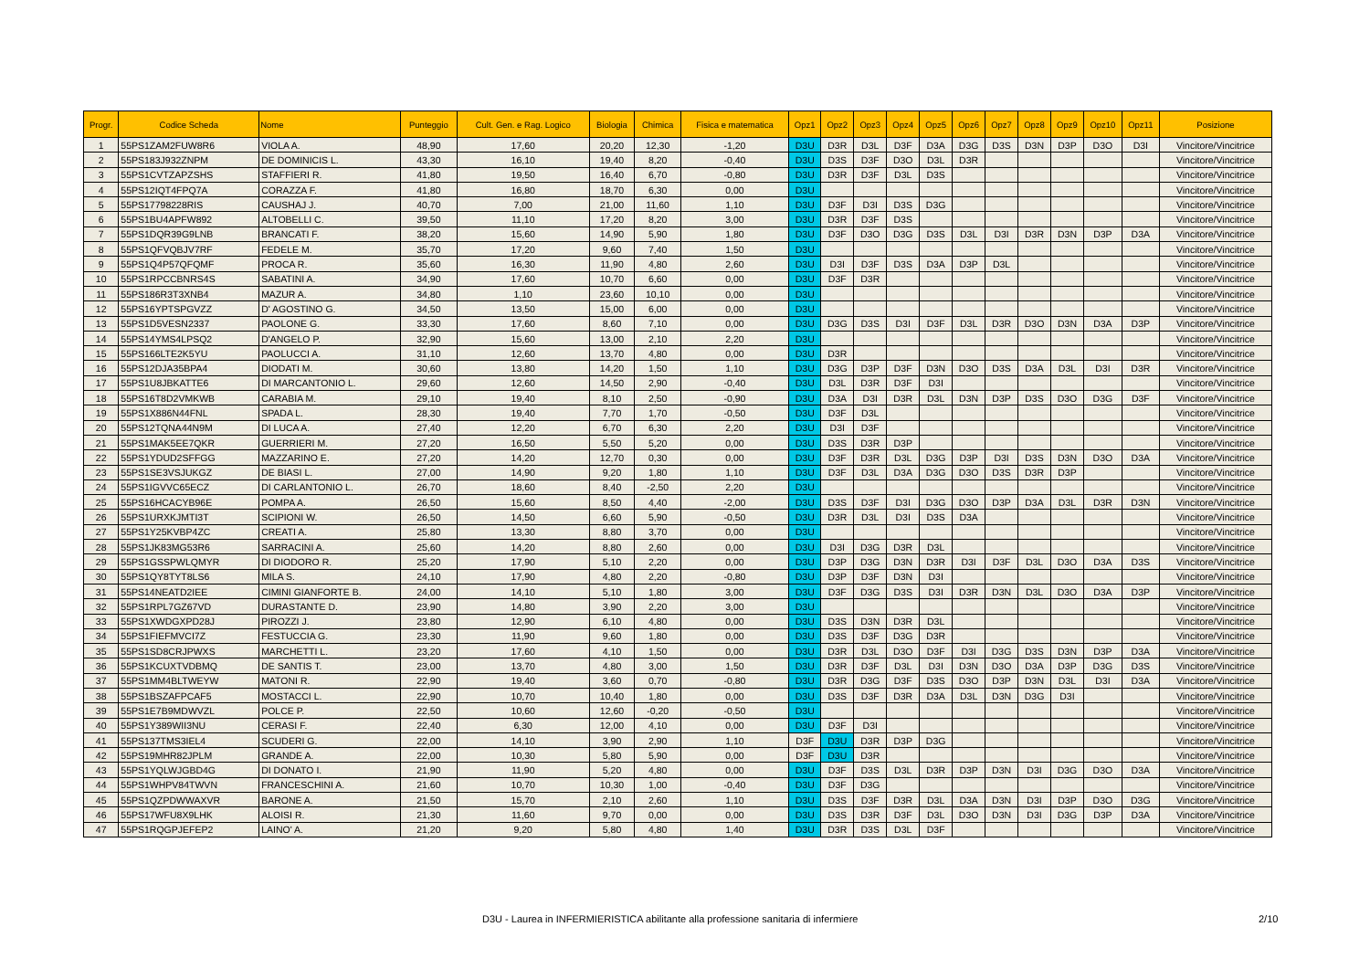| Progr. | Codice Scheda | Nome | Punteggio | Cult. Gen. e Rag. Logico | Biologia | Chimica | Fisica e matematica | Opz1 | Opz2 | Opz3 | Opz4 | Opz5 | Opz6 | Opz7 | Opz8 | Opz9 | Opz10 | Opz11 | Posizione |
| --- | --- | --- | --- | --- | --- | --- | --- | --- | --- | --- | --- | --- | --- | --- | --- | --- | --- | --- | --- |
| 1 | 55PS1ZAM2FUW8R6 | VIOLA A. | 48,90 | 17,60 | 20,20 | 12,30 | -1,20 | D3U | D3R | D3L | D3F | D3A | D3G | D3S | D3N | D3P | D3O | D3I | Vincitore/Vincitrice |
| 2 | 55PS183J932ZNPM | DE DOMINICIS L. | 43,30 | 16,10 | 19,40 | 8,20 | -0,40 | D3U | D3S | D3F | D3O | D3L | D3R | | | | | | Vincitore/Vincitrice |
| 3 | 55PS1CVTZAPZSHS | STAFFIERI R. | 41,80 | 19,50 | 16,40 | 6,70 | -0,80 | D3U | D3R | D3F | D3L | D3S | | | | | | | Vincitore/Vincitrice |
| 4 | 55PS12IQT4FPQ7A | CORAZZA F. | 41,80 | 16,80 | 18,70 | 6,30 | 0,00 | D3U | | | | | | | | | | | Vincitore/Vincitrice |
| 5 | 55PS17798228RIS | CAUSHAJ J. | 40,70 | 7,00 | 21,00 | 11,60 | 1,10 | D3U | D3F | D3I | D3S | D3G | | | | | | | Vincitore/Vincitrice |
| 6 | 55PS1BU4APFW892 | ALTOBELLI C. | 39,50 | 11,10 | 17,20 | 8,20 | 3,00 | D3U | D3R | D3F | D3S | | | | | | | | Vincitore/Vincitrice |
| 7 | 55PS1DQR39G9LNB | BRANCATI F. | 38,20 | 15,60 | 14,90 | 5,90 | 1,80 | D3U | D3F | D3O | D3G | D3S | D3L | D3I | D3R | D3N | D3P | D3A | Vincitore/Vincitrice |
| 8 | 55PS1QFVQBJV7RF | FEDELE M. | 35,70 | 17,20 | 9,60 | 7,40 | 1,50 | D3U | | | | | | | | | | | Vincitore/Vincitrice |
| 9 | 55PS1Q4P57QFQMF | PROCA R. | 35,60 | 16,30 | 11,90 | 4,80 | 2,60 | D3U | D3I | D3F | D3S | D3A | D3P | D3L | | | | | Vincitore/Vincitrice |
| 10 | 55PS1RPCCBNRS4S | SABATINI A. | 34,90 | 17,60 | 10,70 | 6,60 | 0,00 | D3U | D3F | D3R | | | | | | | | | Vincitore/Vincitrice |
| 11 | 55PS186R3T3XNB4 | MAZUR A. | 34,80 | 1,10 | 23,60 | 10,10 | 0,00 | D3U | | | | | | | | | | | Vincitore/Vincitrice |
| 12 | 55PS16YPTSPGVZZ | D' AGOSTINO G. | 34,50 | 13,50 | 15,00 | 6,00 | 0,00 | D3U | | | | | | | | | | | Vincitore/Vincitrice |
| 13 | 55PS1D5VESN2337 | PAOLONE G. | 33,30 | 17,60 | 8,60 | 7,10 | 0,00 | D3U | D3G | D3S | D3I | D3F | D3L | D3R | D3O | D3N | D3A | D3P | Vincitore/Vincitrice |
| 14 | 55PS14YMS4LPSQ2 | D'ANGELO P. | 32,90 | 15,60 | 13,00 | 2,10 | 2,20 | D3U | | | | | | | | | | | Vincitore/Vincitrice |
| 15 | 55PS166LTE2K5YU | PAOLUCCI A. | 31,10 | 12,60 | 13,70 | 4,80 | 0,00 | D3U | D3R | | | | | | | | | | Vincitore/Vincitrice |
| 16 | 55PS12DJA35BPA4 | DIODATI M. | 30,60 | 13,80 | 14,20 | 1,50 | 1,10 | D3U | D3G | D3P | D3F | D3N | D3O | D3S | D3A | D3L | D3I | D3R | Vincitore/Vincitrice |
| 17 | 55PS1U8JBKATTE6 | DI MARCANTONIO L. | 29,60 | 12,60 | 14,50 | 2,90 | -0,40 | D3U | D3L | D3R | D3F | D3I | | | | | | | Vincitore/Vincitrice |
| 18 | 55PS16T8D2VMKWB | CARABIA M. | 29,10 | 19,40 | 8,10 | 2,50 | -0,90 | D3U | D3A | D3I | D3R | D3L | D3N | D3P | D3S | D3O | D3G | D3F | Vincitore/Vincitrice |
| 19 | 55PS1X886N44FNL | SPADA L. | 28,30 | 19,40 | 7,70 | 1,70 | -0,50 | D3U | D3F | D3L | | | | | | | | | Vincitore/Vincitrice |
| 20 | 55PS12TQNA44N9M | DI LUCA A. | 27,40 | 12,20 | 6,70 | 6,30 | 2,20 | D3U | D3I | D3F | | | | | | | | | Vincitore/Vincitrice |
| 21 | 55PS1MAK5EE7QKR | GUERRIERI M. | 27,20 | 16,50 | 5,50 | 5,20 | 0,00 | D3U | D3S | D3R | D3P | | | | | | | | Vincitore/Vincitrice |
| 22 | 55PS1YDUD2SFFGG | MAZZARINO E. | 27,20 | 14,20 | 12,70 | 0,30 | 0,00 | D3U | D3F | D3R | D3L | D3G | D3P | D3I | D3S | D3N | D3O | D3A | Vincitore/Vincitrice |
| 23 | 55PS1SE3VSJUKGZ | DE BIASI L. | 27,00 | 14,90 | 9,20 | 1,80 | 1,10 | D3U | D3F | D3L | D3A | D3G | D3O | D3S | D3R | D3P | | | Vincitore/Vincitrice |
| 24 | 55PS1IGVVC65ECZ | DI CARLANTONIO L. | 26,70 | 18,60 | 8,40 | -2,50 | 2,20 | D3U | | | | | | | | | | | Vincitore/Vincitrice |
| 25 | 55PS16HCACYB96E | POMPA A. | 26,50 | 15,60 | 8,50 | 4,40 | -2,00 | D3U | D3S | D3F | D3I | D3G | D3O | D3P | D3A | D3L | D3R | D3N | Vincitore/Vincitrice |
| 26 | 55PS1URXKJMTI3T | SCIPIONI W. | 26,50 | 14,50 | 6,60 | 5,90 | -0,50 | D3U | D3R | D3L | D3I | D3S | D3A | | | | | | Vincitore/Vincitrice |
| 27 | 55PS1Y25KVBP4ZC | CREATI A. | 25,80 | 13,30 | 8,80 | 3,70 | 0,00 | D3U | | | | | | | | | | | Vincitore/Vincitrice |
| 28 | 55PS1JK83MG53R6 | SARRACINI A. | 25,60 | 14,20 | 8,80 | 2,60 | 0,00 | D3U | D3I | D3G | D3R | D3L | | | | | | | Vincitore/Vincitrice |
| 29 | 55PS1GSSPWLQMYR | DI DIODORO R. | 25,20 | 17,90 | 5,10 | 2,20 | 0,00 | D3U | D3P | D3G | D3N | D3R | D3I | D3F | D3L | D3O | D3A | D3S | Vincitore/Vincitrice |
| 30 | 55PS1QY8TYT8LS6 | MILA S. | 24,10 | 17,90 | 4,80 | 2,20 | -0,80 | D3U | D3P | D3F | D3N | D3I | | | | | | | Vincitore/Vincitrice |
| 31 | 55PS14NEATD2IEE | CIMINI GIANFORTE B. | 24,00 | 14,10 | 5,10 | 1,80 | 3,00 | D3U | D3F | D3G | D3S | D3I | D3R | D3N | D3L | D3O | D3A | D3P | Vincitore/Vincitrice |
| 32 | 55PS1RPL7GZ67VD | DURASTANTE D. | 23,90 | 14,80 | 3,90 | 2,20 | 3,00 | D3U | | | | | | | | | | | Vincitore/Vincitrice |
| 33 | 55PS1XWDGXPD28J | PIROZZI J. | 23,80 | 12,90 | 6,10 | 4,80 | 0,00 | D3U | D3S | D3N | D3R | D3L | | | | | | | Vincitore/Vincitrice |
| 34 | 55PS1FIEFMVCI7Z | FESTUCCIA G. | 23,30 | 11,90 | 9,60 | 1,80 | 0,00 | D3U | D3S | D3F | D3G | D3R | | | | | | | Vincitore/Vincitrice |
| 35 | 55PS1SD8CRJPWXS | MARCHETTI L. | 23,20 | 17,60 | 4,10 | 1,50 | 0,00 | D3U | D3R | D3L | D3O | D3F | D3I | D3G | D3S | D3N | D3P | D3A | Vincitore/Vincitrice |
| 36 | 55PS1KCUXTVDBMQ | DE SANTIS T. | 23,00 | 13,70 | 4,80 | 3,00 | 1,50 | D3U | D3R | D3F | D3L | D3I | D3N | D3O | D3A | D3P | D3G | D3S | Vincitore/Vincitrice |
| 37 | 55PS1MM4BLTWEYW | MATONI R. | 22,90 | 19,40 | 3,60 | 0,70 | -0,80 | D3U | D3R | D3G | D3F | D3S | D3O | D3P | D3N | D3L | D3I | D3A | Vincitore/Vincitrice |
| 38 | 55PS1BSZAFPCAF5 | MOSTACCI L. | 22,90 | 10,70 | 10,40 | 1,80 | 0,00 | D3U | D3S | D3F | D3R | D3A | D3L | D3N | D3G | D3I | | | Vincitore/Vincitrice |
| 39 | 55PS1E7B9MDWVZL | POLCE P. | 22,50 | 10,60 | 12,60 | -0,20 | -0,50 | D3U | | | | | | | | | | | Vincitore/Vincitrice |
| 40 | 55PS1Y389WII3NU | CERASI F. | 22,40 | 6,30 | 12,00 | 4,10 | 0,00 | D3U | D3F | D3I | | | | | | | | | Vincitore/Vincitrice |
| 41 | 55PS137TMS3IEL4 | SCUDERI G. | 22,00 | 14,10 | 3,90 | 2,90 | 1,10 | D3F | D3U | D3R | D3P | D3G | | | | | | | Vincitore/Vincitrice |
| 42 | 55PS19MHR82JPLM | GRANDE A. | 22,00 | 10,30 | 5,80 | 5,90 | 0,00 | D3F | D3U | D3R | | | | | | | | | Vincitore/Vincitrice |
| 43 | 55PS1YQLWJGBD4G | DI DONATO I. | 21,90 | 11,90 | 5,20 | 4,80 | 0,00 | D3U | D3F | D3S | D3L | D3R | D3P | D3N | D3I | D3G | D3O | D3A | Vincitore/Vincitrice |
| 44 | 55PS1WHPV84TWVN | FRANCESCHINI A. | 21,60 | 10,70 | 10,30 | 1,00 | -0,40 | D3U | D3F | D3G | | | | | | | | | Vincitore/Vincitrice |
| 45 | 55PS1QZPDWWAXVR | BARONE A. | 21,50 | 15,70 | 2,10 | 2,60 | 1,10 | D3U | D3S | D3F | D3R | D3L | D3A | D3N | D3I | D3P | D3O | D3G | Vincitore/Vincitrice |
| 46 | 55PS17WFU8X9LHK | ALOISI R. | 21,30 | 11,60 | 9,70 | 0,00 | 0,00 | D3U | D3S | D3R | D3F | D3L | D3O | D3N | D3I | D3G | D3P | D3A | Vincitore/Vincitrice |
| 47 | 55PS1RQGPJEFEP2 | LAINO' A. | 21,20 | 9,20 | 5,80 | 4,80 | 1,40 | D3U | D3R | D3S | D3L | D3F | | | | | | | Vincitore/Vincitrice |
D3U - Laurea in INFERMIERISTICA abilitante alla professione sanitaria di infermiere 2/10